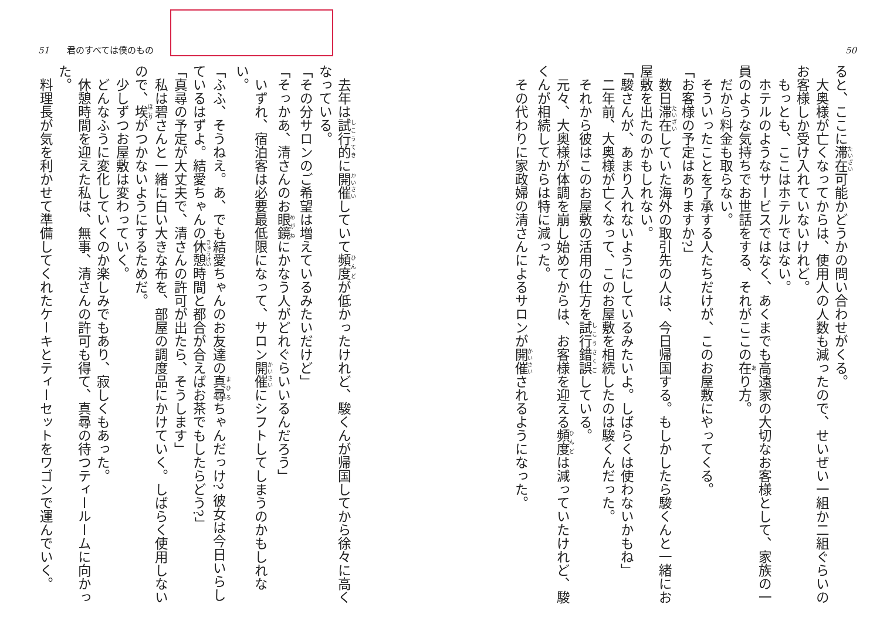50
ると、ここに滞在可能かどうかの問い合わせがくる。
大奥様が亡くなってからは、使用人の人数も減ったので、せいぜい一組か二組ぐらいのお客様しか受け入れていないけれど。
もっとも、ここはホテルではない。
ホテルのようなサービスではなく、あくまでも高遠家の大切なお客様として、家族の一員のような気持ちでお世話をする、それがここの在り方。
だから料金も取らない。
そういったことを了承する人たちだけが、このお屋敷にやってくる。
「お客様の予定はありますか?」
数日滞在していた海外の取引先の人は、今日帰国する。もしかしたら駿くんと一緒にお屋敷を出たのかもしれない。
「駿さんが、あまり入れないようにしているみたいよ。しばらくは使わないかもね」
二年前、大奥様が亡くなって、このお屋敷を相続したのは駿くんだった。
それから彼はこのお屋敷の活用の仕方を試行錯誤している。
元々、大奥様が体調を崩し始めてからは、お客様を迎える頻度は減っていたけれど、駿くんが相続してからは特に減った。
その代わりに家政婦の清さんによるサロンが開催されるようになった。
51 君のすべては僕のもの
去年は試行的に開催していて頻度が低かったけれど、駿くんが帰国してから徐々に高くなっている。
「その分サロンのご希望は増えているみたいだけど」
「そっかあ、清さんのお眼鏡にかなう人がどれぐらいいるんだろう」
いずれ、宿泊客は必要最低限になって、サロン開催にシフトしてしまうのかもしれない。
「ふふ、そうねえ。あ、でも結愛ちゃんのお友達の真尋ちゃんだっけ? 彼女は今日いらしているはずよ。結愛ちゃんの休憩時間と都合が合えばお茶でもしたらどう?」
「真尋の予定が大丈夫で、清さんの許可が出たら、そうします」
私は碧さんと一緒に白い大きな布を、部屋の調度品にかけていく。しばらく使用しないので、埃がつかないようにするためだ。
少しずつお屋敷は変わっていく。
どんなふうに変化していくのか楽しみでもあり、寂しくもあった。
休憩時間を迎えた私は、無事、清さんの許可も得て、真尋の待つティールームに向かった。
料理長が気を利かせて準備してくれたケーキとティーセットをワゴンで運んでいく。